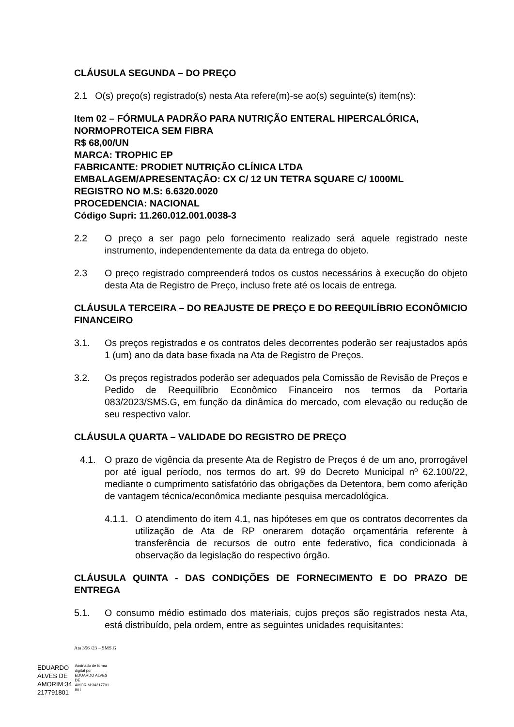CLÁUSULA SEGUNDA – DO PREÇO
2.1 O(s) preço(s) registrado(s) nesta Ata refere(m)-se ao(s) seguinte(s) item(ns):
Item 02 – FÓRMULA PADRÃO PARA NUTRIÇÃO ENTERAL HIPERCALÓRICA, NORMOPROTEICA SEM FIBRA
R$ 68,00/UN
MARCA: TROPHIC EP
FABRICANTE: PRODIET NUTRIÇÃO CLÍNICA LTDA
EMBALAGEM/APRESENTAÇÃO: CX C/ 12 UN TETRA SQUARE C/ 1000ML
REGISTRO NO M.S: 6.6320.0020
PROCEDENCIA: NACIONAL
Código Supri: 11.260.012.001.0038-3
2.2 O preço a ser pago pelo fornecimento realizado será aquele registrado neste instrumento, independentemente da data da entrega do objeto.
2.3 O preço registrado compreenderá todos os custos necessários à execução do objeto desta Ata de Registro de Preço, incluso frete até os locais de entrega.
CLÁUSULA TERCEIRA – DO REAJUSTE DE PREÇO E DO REEQUILÍBRIO ECONÔMICIO FINANCEIRO
3.1. Os preços registrados e os contratos deles decorrentes poderão ser reajustados após 1 (um) ano da data base fixada na Ata de Registro de Preços.
3.2. Os preços registrados poderão ser adequados pela Comissão de Revisão de Preços e Pedido de Reequilíbrio Econômico Financeiro nos termos da Portaria 083/2023/SMS.G, em função da dinâmica do mercado, com elevação ou redução de seu respectivo valor.
CLÁUSULA QUARTA – VALIDADE DO REGISTRO DE PREÇO
4.1. O prazo de vigência da presente Ata de Registro de Preços é de um ano, prorrogável por até igual período, nos termos do art. 99 do Decreto Municipal nº 62.100/22, mediante o cumprimento satisfatório das obrigações da Detentora, bem como aferição de vantagem técnica/econômica mediante pesquisa mercadológica.
4.1.1.
O atendimento do item 4.1, nas hipóteses em que os contratos decorrentes da utilização de Ata de RP onerarem dotação orçamentária referente à transferência de recursos de outro ente federativo, fica condicionada à observação da legislação do respectivo órgão.
CLÁUSULA QUINTA - DAS CONDIÇÕES DE FORNECIMENTO E DO PRAZO DE ENTREGA
5.1. O consumo médio estimado dos materiais, cujos preços são registrados nesta Ata, está distribuído, pela ordem, entre as seguintes unidades requisitantes:
Ata 356 /23 – SMS.G
EDUARDO
ALVES DE
AMORIM:34
217791801
Assinado de forma
digital por
EDUARDO ALVES
DE
AMORIM:34217791
801